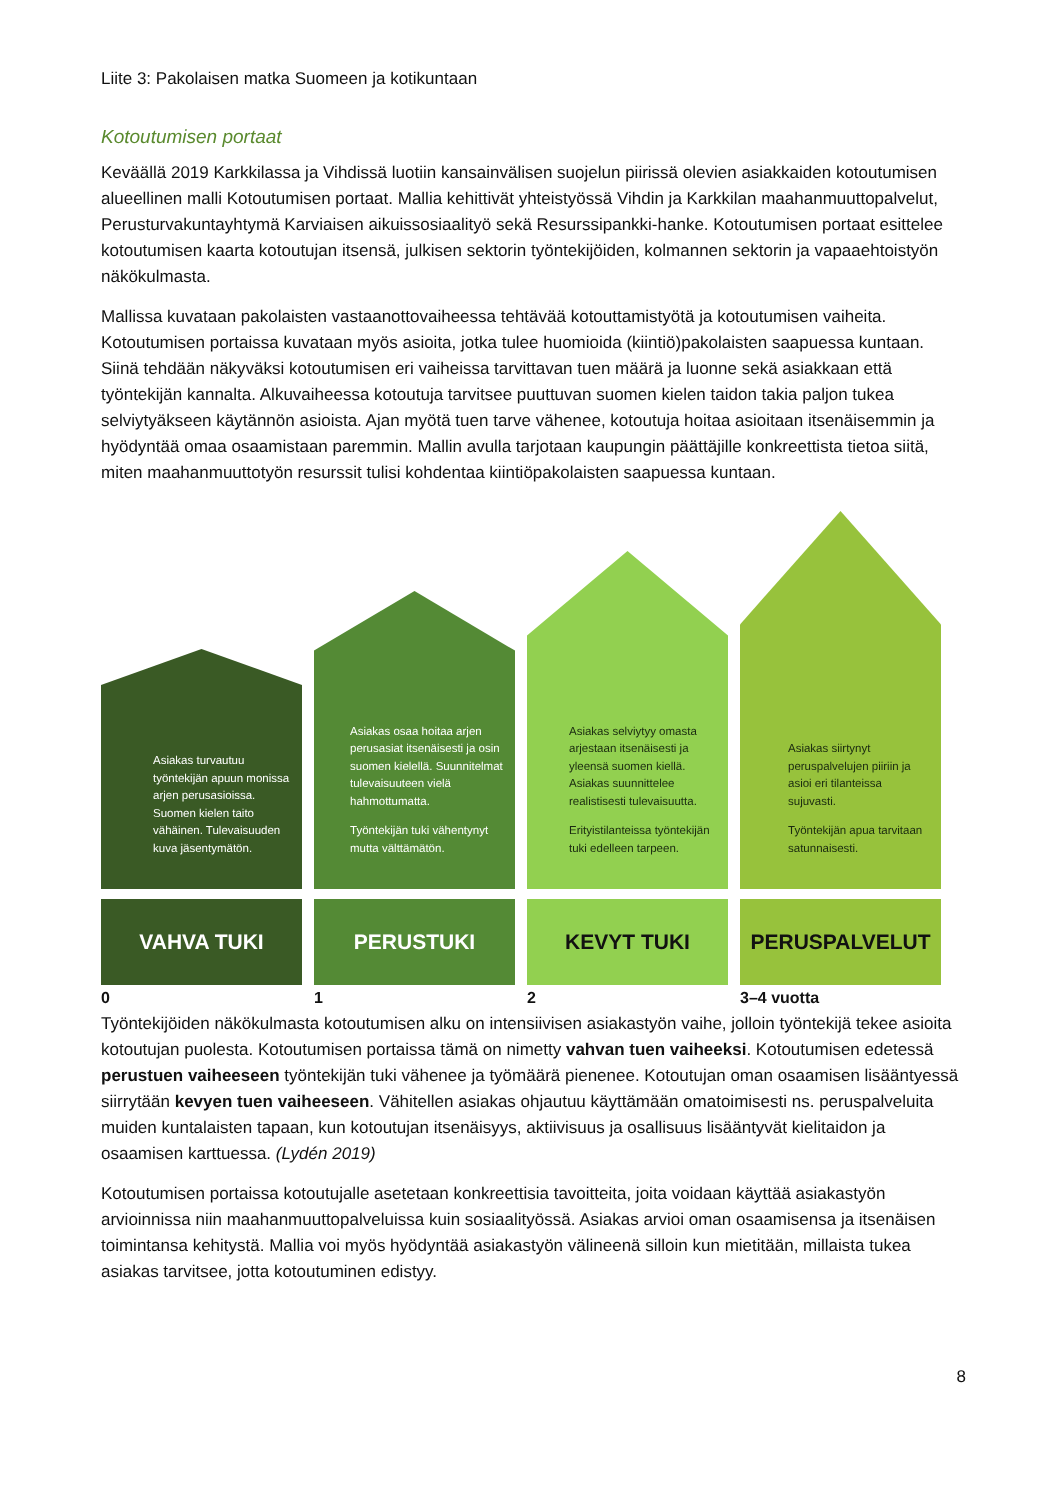Liite 3: Pakolaisen matka Suomeen ja kotikuntaan
Kotoutumisen portaat
Keväällä 2019 Karkkilassa ja Vihdissä luotiin kansainvälisen suojelun piirissä olevien asiakkaiden kotoutumisen alueellinen malli Kotoutumisen portaat. Mallia kehittivät yhteistyössä Vihdin ja Karkkilan maahanmuuttopalvelut, Perusturvakuntayhtymä Karviaisen aikuissosiaalityö sekä Resurssipankki-hanke. Kotoutumisen portaat esittelee kotoutumisen kaarta kotoutujan itsensä, julkisen sektorin työntekijöiden, kolmannen sektorin ja vapaaehtoistyön näkökulmasta.
Mallissa kuvataan pakolaisten vastaanottovaiheessa tehtävää kotouttamistyötä ja kotoutumisen vaiheita. Kotoutumisen portaissa kuvataan myös asioita, jotka tulee huomioida (kiintiö)pakolaisten saapuessa kuntaan. Siinä tehdään näkyväksi kotoutumisen eri vaiheissa tarvittavan tuen määrä ja luonne sekä asiakkaan että työntekijän kannalta. Alkuvaiheessa kotoutuja tarvitsee puuttuvan suomen kielen taidon takia paljon tukea selviytyäkseen käytännön asioista. Ajan myötä tuen tarve vähenee, kotoutuja hoitaa asioitaan itsenäisemmin ja hyödyntää omaa osaamistaan paremmin. Mallin avulla tarjotaan kaupungin päättäjille konkreettista tietoa siitä, miten maahanmuuttotyön resurssit tulisi kohdentaa kiintiöpakolaisten saapuessa kuntaan.
Asiakas turvautuu työntekijän apuun monissa arjen perusasioissa. Suomen kielen taito vähäinen. Tulevaisuuden kuva jäsentymätön.
VAHVA TUKI
Asiakas osaa hoitaa arjen perusasiat itsenäisesti ja osin suomen kielellä. Suunnitelmat tulevaisuuteen vielä hahmottumatta.
Työntekijän tuki vähentynyt mutta välttämätön.
PERUSTUKI
Asiakas selviytyy omasta arjestaan itsenäisesti ja yleensä suomen kiellä. Asiakas suunnittelee realistisesti tulevaisuutta.
Erityistilanteissa työntekijän tuki edelleen tarpeen.
KEVYT TUKI
Asiakas siirtynyt peruspalvelujen piiriin ja asioi eri tilanteissa sujuvasti.
Työntekijän apua tarvitaan satunnaisesti.
PERUSPALVELUT
0 1 2 3–4 vuotta
Työntekijöiden näkökulmasta kotoutumisen alku on intensiivisen asiakastyön vaihe, jolloin työntekijä tekee asioita kotoutujan puolesta. Kotoutumisen portaissa tämä on nimetty vahvan tuen vaiheeksi. Kotoutumisen edetessä perustuen vaiheeseen työntekijän tuki vähenee ja työmäärä pienenee. Kotoutujan oman osaamisen lisääntyessä siirrytään kevyen tuen vaiheeseen. Vähitellen asiakas ohjautuu käyttämään omatoimisesti ns. peruspalveluita muiden kuntalaisten tapaan, kun kotoutujan itsenäisyys, aktiivisuus ja osallisuus lisääntyvät kielitaidon ja osaamisen karttuessa. (Lydén 2019)
Kotoutumisen portaissa kotoutujalle asetetaan konkreettisia tavoitteita, joita voidaan käyttää asiakastyön arvioinnissa niin maahanmuuttopalveluissa kuin sosiaalityössä. Asiakas arvioi oman osaamisensa ja itsenäisen toimintansa kehitystä. Mallia voi myös hyödyntää asiakastyön välineenä silloin kun mietitään, millaista tukea asiakas tarvitsee, jotta kotoutuminen edistyy.
8